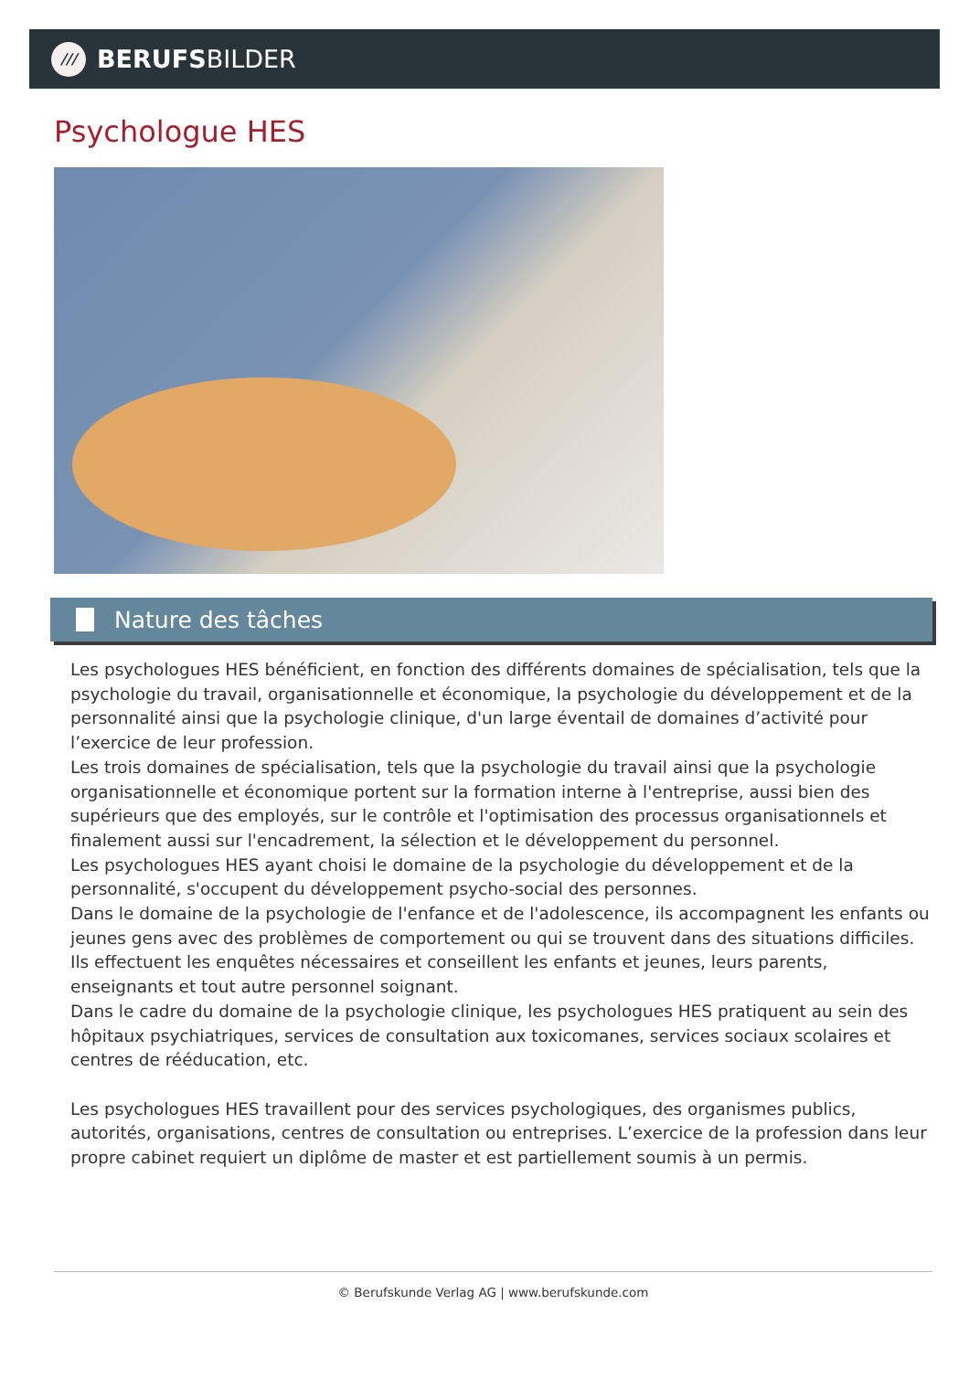///
BERUFSBILDER
Psychologue HES
Nature des tâches
Les psychologues HES bénéficient, en fonction des différents domaines de spécialisation, tels que la psychologie du travail, organisationnelle et économique, la psychologie du développement et de la personnalité ainsi que la psychologie clinique, d'un large éventail de domaines d’activité pour l’exercice de leur profession.
Les trois domaines de spécialisation, tels que la psychologie du travail ainsi que la psychologie organisationnelle et économique portent sur la formation interne à l'entreprise, aussi bien des supérieurs que des employés, sur le contrôle et l'optimisation des processus organisationnels et finalement aussi sur l'encadrement, la sélection et le développement du personnel.
Les psychologues HES ayant choisi le domaine de la psychologie du développement et de la personnalité, s'occupent du développement psycho-social des personnes.
Dans le domaine de la psychologie de l'enfance et de l'adolescence, ils accompagnent les enfants ou jeunes gens avec des problèmes de comportement ou qui se trouvent dans des situations difficiles. Ils effectuent les enquêtes nécessaires et conseillent les enfants et jeunes, leurs parents, enseignants et tout autre personnel soignant.
Dans le cadre du domaine de la psychologie clinique, les psychologues HES pratiquent au sein des hôpitaux psychiatriques, services de consultation aux toxicomanes, services sociaux scolaires et centres de rééducation, etc.
Les psychologues HES travaillent pour des services psychologiques, des organismes publics, autorités, organisations, centres de consultation ou entreprises. L’exercice de la profession dans leur propre cabinet requiert un diplôme de master et est partiellement soumis à un permis.
© Berufskunde Verlag AG | www.berufskunde.com